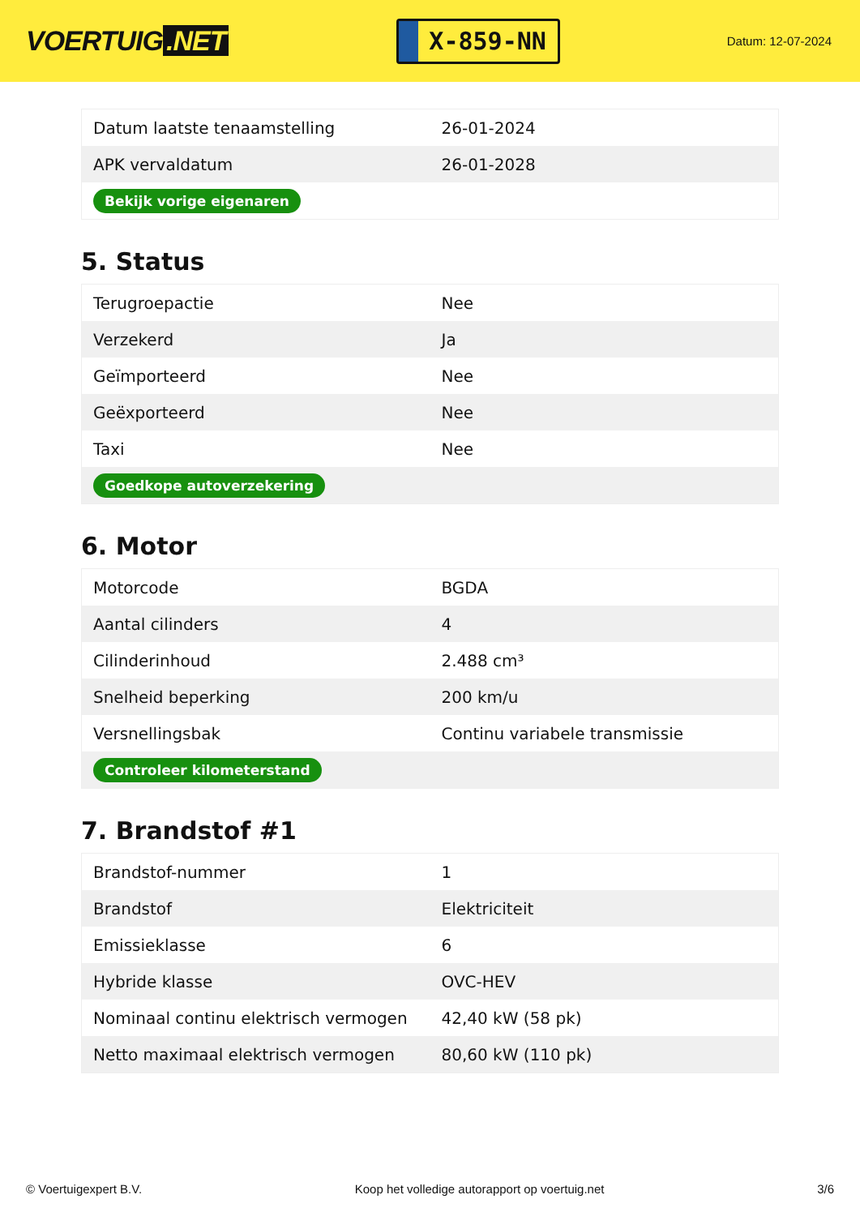VOERTUIG.NET
X-859-NN
Datum: 12-07-2024
| Datum laatste tenaamstelling | 26-01-2024 |
| APK vervaldatum | 26-01-2028 |
| Bekijk vorige eigenaren | |
5. Status
| Terugroepactie | Nee |
| Verzekerd | Ja |
| Geïmporteerd | Nee |
| Geëxporteerd | Nee |
| Taxi | Nee |
| Goedkope autoverzekering | |
6. Motor
| Motorcode | BGDA |
| Aantal cilinders | 4 |
| Cilinderinhoud | 2.488 cm³ |
| Snelheid beperking | 200 km/u |
| Versnellingsbak | Continu variabele transmissie |
| Controleer kilometerstand | |
7. Brandstof #1
| Brandstof-nummer | 1 |
| Brandstof | Elektriciteit |
| Emissieklasse | 6 |
| Hybride klasse | OVC-HEV |
| Nominaal continu elektrisch vermogen | 42,40 kW (58 pk) |
| Netto maximaal elektrisch vermogen | 80,60 kW (110 pk) |
© Voertuigexpert B.V. Koop het volledige autorapport op voertuig.net 3/6